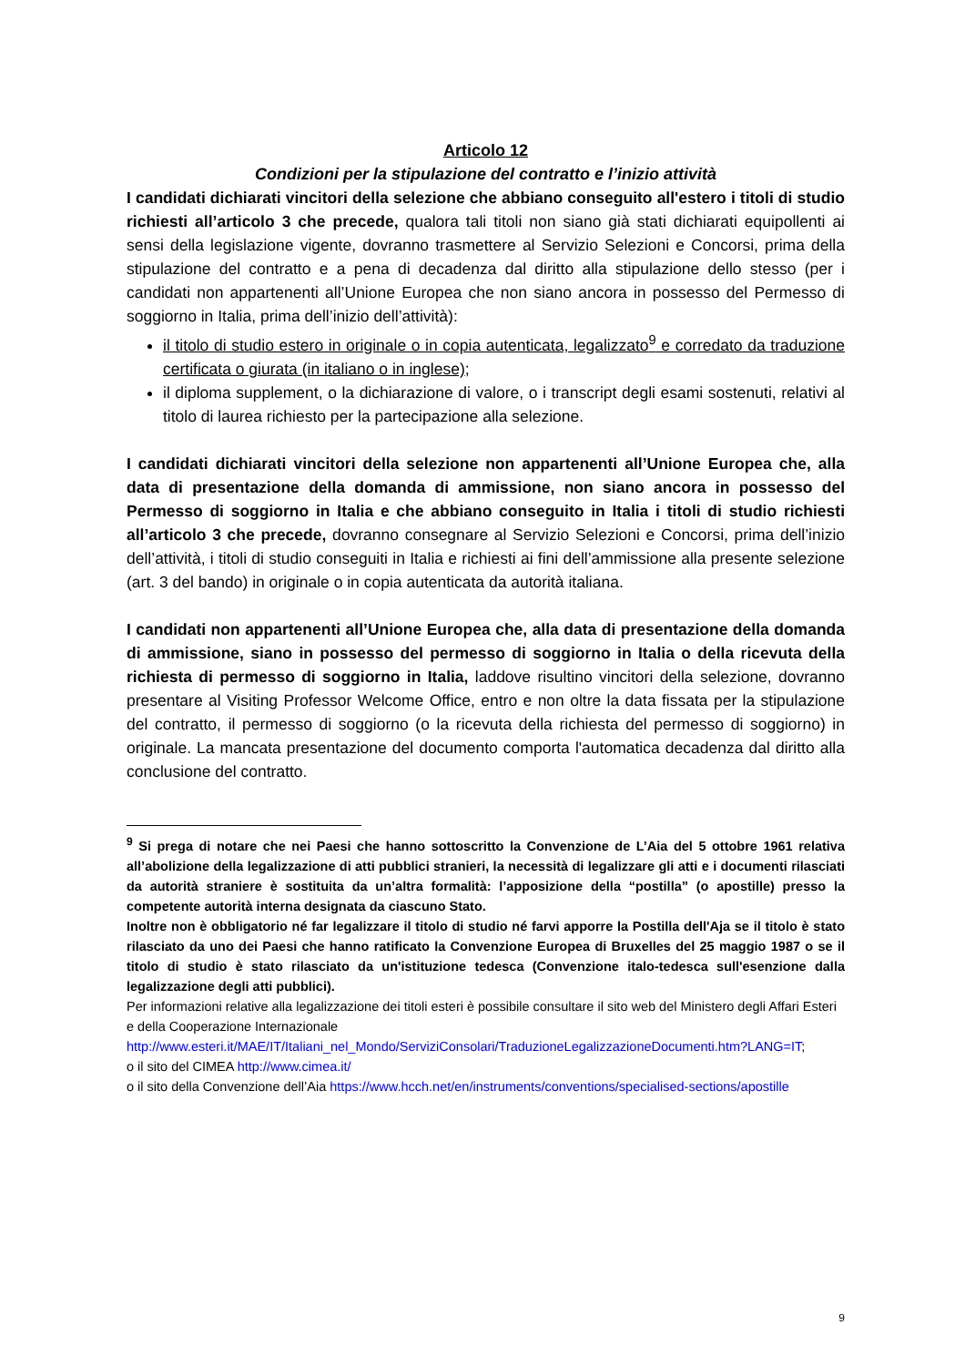Articolo 12
Condizioni per la stipulazione del contratto e l’inizio attività
I candidati dichiarati vincitori della selezione che abbiano conseguito all'estero i titoli di studio richiesti all’articolo 3 che precede, qualora tali titoli non siano già stati dichiarati equipollenti ai sensi della legislazione vigente, dovranno trasmettere al Servizio Selezioni e Concorsi, prima della stipulazione del contratto e a pena di decadenza dal diritto alla stipulazione dello stesso (per i candidati non appartenenti all’Unione Europea che non siano ancora in possesso del Permesso di soggiorno in Italia, prima dell’inizio dell’attività):
il titolo di studio estero in originale o in copia autenticata, legalizzato<sup>9</sup> e corredato da traduzione certificata o giurata (in italiano o in inglese);
il diploma supplement, o la dichiarazione di valore, o i transcript degli esami sostenuti, relativi al titolo di laurea richiesto per la partecipazione alla selezione.
I candidati dichiarati vincitori della selezione non appartenenti all’Unione Europea che, alla data di presentazione della domanda di ammissione, non siano ancora in possesso del Permesso di soggiorno in Italia e che abbiano conseguito in Italia i titoli di studio richiesti all’articolo 3 che precede, dovranno consegnare al Servizio Selezioni e Concorsi, prima dell’inizio dell’attività, i titoli di studio conseguiti in Italia e richiesti ai fini dell’ammissione alla presente selezione (art. 3 del bando) in originale o in copia autenticata da autorità italiana.
I candidati non appartenenti all’Unione Europea che, alla data di presentazione della domanda di ammissione, siano in possesso del permesso di soggiorno in Italia o della ricevuta della richiesta di permesso di soggiorno in Italia, laddove risultino vincitori della selezione, dovranno presentare al Visiting Professor Welcome Office, entro e non oltre la data fissata per la stipulazione del contratto, il permesso di soggiorno (o la ricevuta della richiesta del permesso di soggiorno) in originale. La mancata presentazione del documento comporta l'automatica decadenza dal diritto alla conclusione del contratto.
<sup>9</sup> Si prega di notare che nei Paesi che hanno sottoscritto la Convenzione de L’Aia del 5 ottobre 1961 relativa all’abolizione della legalizzazione di atti pubblici stranieri, la necessità di legalizzare gli atti e i documenti rilasciati da autorità straniere è sostituita da un’altra formalità: l’apposizione della “postilla” (o apostille) presso la competente autorità interna designata da ciascuno Stato.
Inoltre non è obbligatorio né far legalizzare il titolo di studio né farvi apporre la Postilla dell'Aja se il titolo è stato rilasciato da uno dei Paesi che hanno ratificato la Convenzione Europea di Bruxelles del 25 maggio 1987 o se il titolo di studio è stato rilasciato da un'istituzione tedesca (Convenzione italo-tedesca sull'esenzione dalla legalizzazione degli atti pubblici).
Per informazioni relative alla legalizzazione dei titoli esteri è possibile consultare il sito web del Ministero degli Affari Esteri e della Cooperazione Internazionale
http://www.esteri.it/MAE/IT/Italiani_nel_Mondo/ServiziConsolari/TraduzioneLegalizzazioneDocumenti.htm?LANG=IT;
o il sito del CIMEA http://www.cimea.it/
o il sito della Convenzione dell’Aia https://www.hcch.net/en/instruments/conventions/specialised-sections/apostille
9